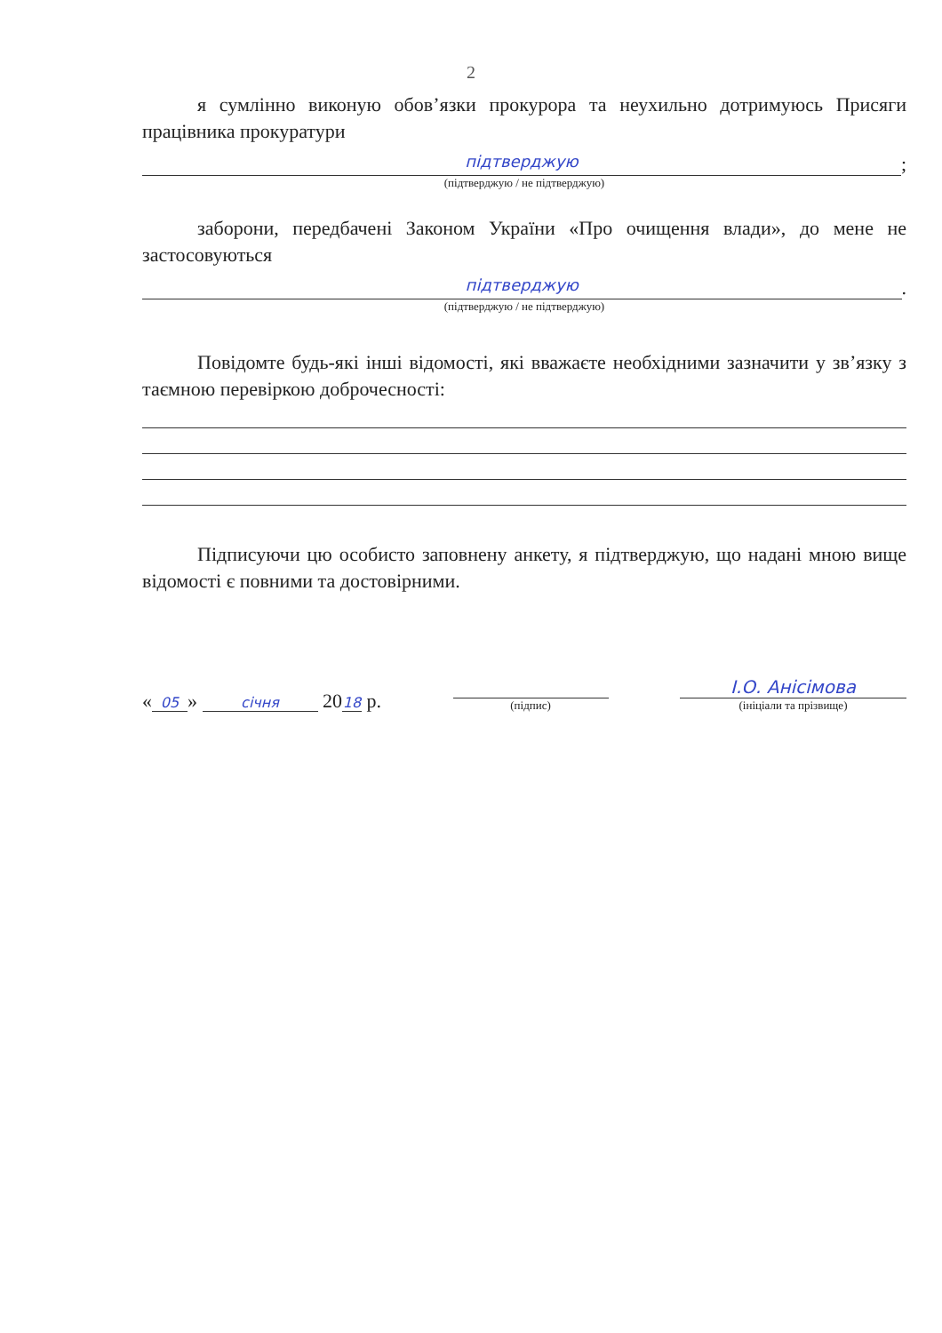2
я сумлінно виконую обов’язки прокурора та неухильно дотримуюсь Присяги працівника прокуратури
підтверджую
;
(підтверджую / не підтверджую)
заборони, передбачені Законом України «Про очищення влади», до мене не застосовуються
підтверджую
.
(підтверджую / не підтверджую)
Повідомте будь-які інші відомості, які вважаєте необхідними зазначити у зв’язку з таємною перевіркою доброчесності:
Підписуючи цю особисто заповнену анкету, я підтверджую, що надані мною вище відомості є повними та достовірними.
« 05 » січня 20 18 р.
(підпис)
І.О. Анісімова
(ініціали та прізвище)